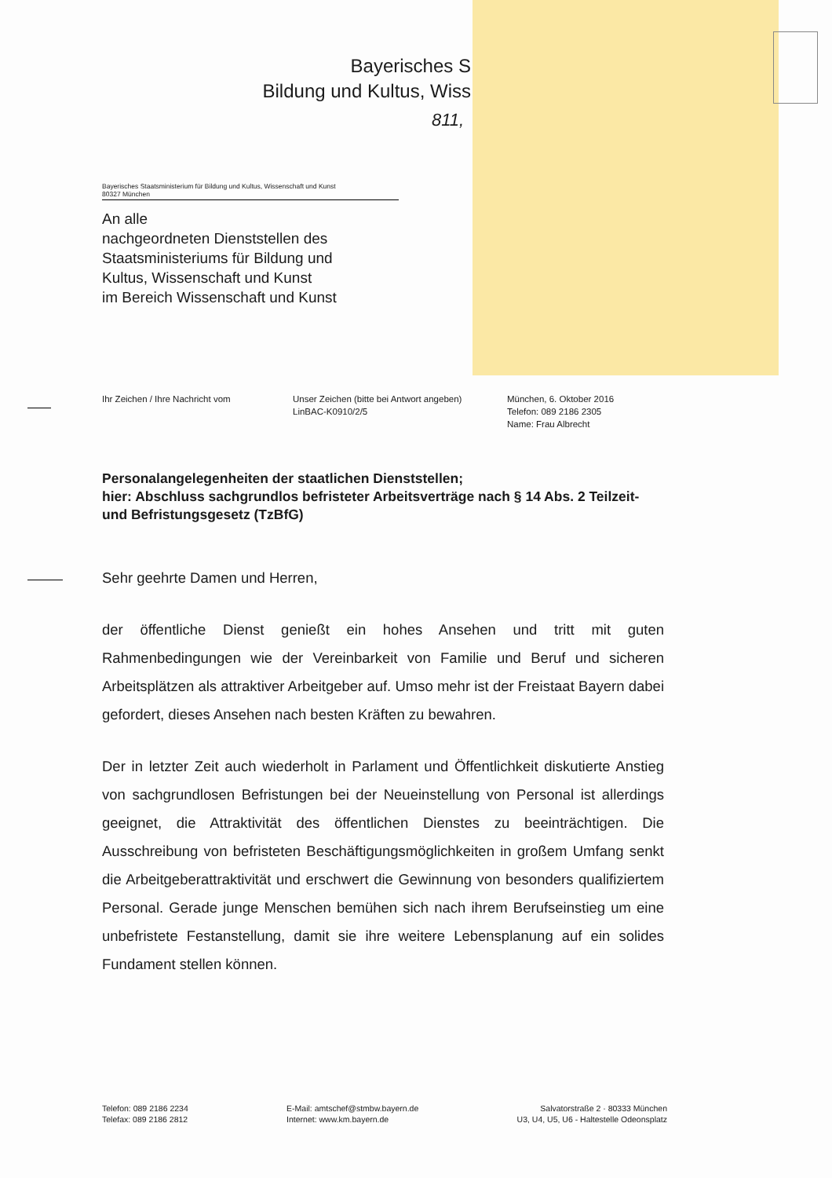Bayerisches S
Bildung und Kultus, Wiss
811,
Bayerisches Staatsministerium für Bildung und Kultus, Wissenschaft und Kunst
80327 München
An alle
nachgeordneten Dienststellen des
Staatsministeriums für Bildung und
Kultus, Wissenschaft und Kunst
im Bereich Wissenschaft und Kunst
Ihr Zeichen / Ihre Nachricht vom Unser Zeichen (bitte bei Antwort angeben)
LinBAC-K0910/2/5
München, 6. Oktober 2016
Telefon: 089 2186 2305
Name: Frau Albrecht
Personalangelegenheiten der staatlichen Dienststellen;
hier: Abschluss sachgrundlos befristeter Arbeitsverträge nach § 14 Abs. 2 Teilzeit- und Befristungsgesetz (TzBfG)
Sehr geehrte Damen und Herren,
der öffentliche Dienst genießt ein hohes Ansehen und tritt mit guten Rahmenbedingungen wie der Vereinbarkeit von Familie und Beruf und sicheren Arbeitsplätzen als attraktiver Arbeitgeber auf. Umso mehr ist der Freistaat Bayern dabei gefordert, dieses Ansehen nach besten Kräften zu bewahren.
Der in letzter Zeit auch wiederholt in Parlament und Öffentlichkeit diskutierte Anstieg von sachgrundlosen Befristungen bei der Neueinstellung von Personal ist allerdings geeignet, die Attraktivität des öffentlichen Dienstes zu beeinträchtigen. Die Ausschreibung von befristeten Beschäftigungsmöglichkeiten in großem Umfang senkt die Arbeitgeberattraktivität und erschwert die Gewinnung von besonders qualifiziertem Personal. Gerade junge Menschen bemühen sich nach ihrem Berufseinstieg um eine unbefristete Festanstellung, damit sie ihre weitere Lebensplanung auf ein solides Fundament stellen können.
Telefon: 089 2186 2234
Telefax: 089 2186 2812
E-Mail: amtschef@stmbw.bayern.de
Internet: www.km.bayern.de
Salvatorstraße 2 · 80333 München
U3, U4, U5, U6 - Haltestelle Odeonsplatz